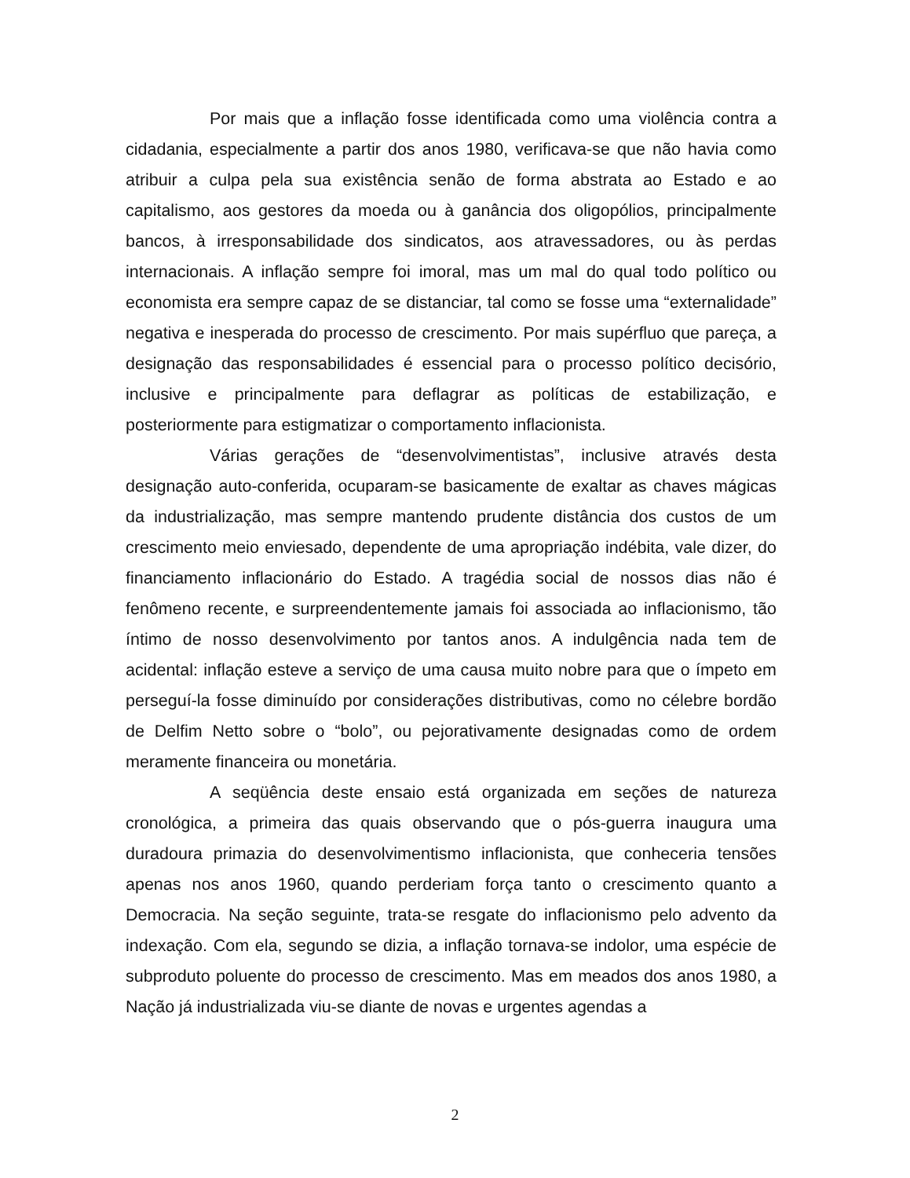Por mais que a inflação fosse identificada como uma violência contra a cidadania, especialmente a partir dos anos 1980, verificava-se que não havia como atribuir a culpa pela sua existência senão de forma abstrata ao Estado e ao capitalismo, aos gestores da moeda ou à ganância dos oligopólios, principalmente bancos, à irresponsabilidade dos sindicatos, aos atravessadores, ou às perdas internacionais. A inflação sempre foi imoral, mas um mal do qual todo político ou economista era sempre capaz de se distanciar, tal como se fosse uma “externalidade” negativa e inesperada do processo de crescimento. Por mais supérfluo que pareça, a designação das responsabilidades é essencial para o processo político decisório, inclusive e principalmente para deflagrar as políticas de estabilização, e posteriormente para estigmatizar o comportamento inflacionista.
Várias gerações de “desenvolvimentistas”, inclusive através desta designação auto-conferida, ocuparam-se basicamente de exaltar as chaves mágicas da industrialização, mas sempre mantendo prudente distância dos custos de um crescimento meio enviesado, dependente de uma apropriação indébita, vale dizer, do financiamento inflacionário do Estado. A tragédia social de nossos dias não é fenômeno recente, e surpreendentemente jamais foi associada ao inflacionismo, tão íntimo de nosso desenvolvimento por tantos anos. A indulgência nada tem de acidental: inflação esteve a serviço de uma causa muito nobre para que o ímpeto em perseguí-la fosse diminuído por considerações distributivas, como no célebre bordão de Delfim Netto sobre o “bolo”, ou pejorativamente designadas como de ordem meramente financeira ou monetária.
A seqüência deste ensaio está organizada em seções de natureza cronológica, a primeira das quais observando que o pós-guerra inaugura uma duradoura primazia do desenvolvimentismo inflacionista, que conheceria tensões apenas nos anos 1960, quando perderiam força tanto o crescimento quanto a Democracia. Na seção seguinte, trata-se resgate do inflacionismo pelo advento da indexação. Com ela, segundo se dizia, a inflação tornava-se indolor, uma espécie de subproduto poluente do processo de crescimento. Mas em meados dos anos 1980, a Nação já industrializada viu-se diante de novas e urgentes agendas a
2